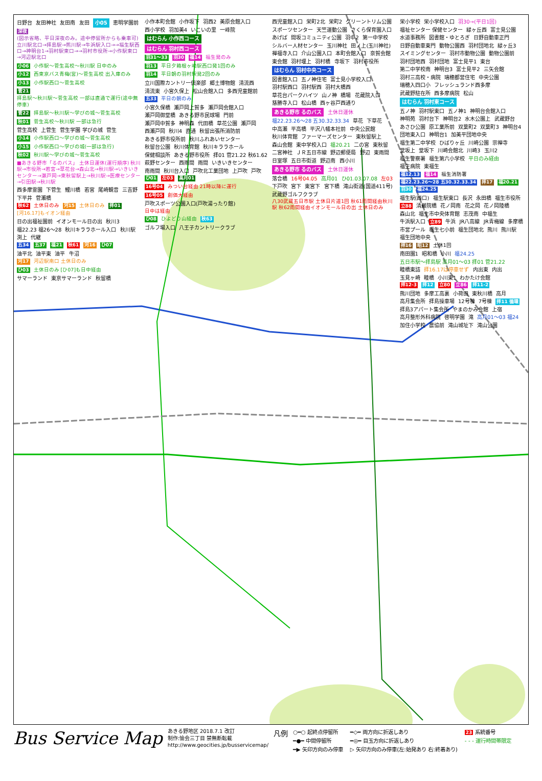日野台 友田神社 友田南 友田 小05 恵明学園前
深夜 (図示省略、平日深夜のみ。途中停留所からも乗車可)立川駅北口→拝島駅→熊川駅→牛浜駅入口→→福生駅西口→神明台1→羽村駅東口→→羽村市役所→小作駅東口→河辺駅北口
小06 小作駅～菅生高校～秋川駅 日中のみ
小12 西東京バス青梅(営)～菅生高校 出入庫のみ
小13 小作駅西口～菅生高校
菅21 拝島駅～秋川駅～菅生高校 一部は直通で運行(途中無停車)
菅22 拝島駅～秋川駅～学びの城～菅生高校
秋01 菅生高校～秋川駅 一部は急行
菅生高校 上菅生 菅生学園 学びの城 菅生
小14 小作駅西口～学びの城～菅生高校
小15 小作駅西口～学びの城(一部は急行)
秋02 秋川駅～学びの城～菅生高校
■あきる野市「るのバス」 土休日運休(運行順序) 秋川駅→市役所→若宮→草花台→森山北→秋川駅→いきいきセンター→瀬戸岡→東秋留駅上→秋川駅→医療センター→引田駅→秋川駅
西多摩霊園 下菅生 鯉川橋 若宮 尾崎観音 三吉野 下平井 菅瀬橋
秋62 土休日のみ 河15 土休日のみ 拝01 [河16.17]もイオン経由
日の出福祉園前 イオンモール日の出 秋川3 福22.23 福26～28 秋川キララホール入口 秋川駅 渕上 代継
五34 五37 福21 秋61 河16 ひ07
油平北 油平東 油平 牛沼
河17 河辺駅南口 土休日のみ
ひ03 土休日のみ [ひ07]も日中経由
サマーランド 東京サマーランド 秋留橋
小作本町会館 小作坂下 羽西2 美原会館入口 西小学校 羽加美4 いこいの里 一峰院
はむらん 小作西コース
はむらん 羽村西コース
羽31～33 羽30 福14 福生発のみ
羽13 平日夕箱根ヶ崎駅西口発1回のみ
羽14 平日朝の羽村駅発2回のみ
立川国際カントリー倶楽部 郷土博物館 清流西 清流東 小宮久保上 松山会館入口 多西児童館前
五33 平日の朝のみ
小宮久保橋 瀬戸岡上賀多 瀬戸岡会館入口 瀬戸岡御堂橋 あきる野市民球場 門前 瀬戸岡中賀多 神明森 代田橋 草花公園 瀬戸岡 西瀬戸岡 秋川4 直通 秋留出張所消防前 あきる野市役所前 秋川ふれあいセンター 秋留台公園 秋川体育館 秋川キララホール 保健相談所 あきる野市役所 拝01 菅21.22 秋61.62 萩野センター 西雨間 雨間 いきいきセンター 南雨間 秋川台入口 戸吹北工業団地 上戸吹 戸吹
ひ01 左03 高月01
16号04 みつい台経由 21時以降に運行
16号05 創価大経由
戸吹スポーツ公園入口(戸吹湯ったり館)
日中は経由
ひ08 ひよどり山経由 秋63
ゴルフ場入口 八王子カントリークラブ
西児童館入口 栄町2北 栄町2 グリーントリム公園 スポーツセンター 天竺運動公園 さくら保育園入口 あげば 間坂コミュニティ公園 羽中2 第一中学校 シルバー人材センター 玉川神社 田ノ上(玉川神社) 禅福寺入口 介山公園入口 本町会館入口 奈賀会館 東会館 羽村堰上 羽村橋 寺坂下 羽村市役所
はむらん 羽村中央コース
図書館入口 五ノ神住宅 富士見小学校入口 羽村駅西口 羽村駅西 羽村大橋西 草花台パークハイツ 山ノ神 橋場 花蔵院入口 慈勝寺入口 松山橋 西ヶ谷戸西通り
あきる野市 るのバス 土休日運休
福22.23.26～28 五30.32.33.34 草花 下草花 中高瀬 平高橋 平沢八幡本社前 中央公民館 秋川体育館 ファーマーズセンター 東秋留駅上 森山会館 東中学校入口 福20.21 二の宮 東秋留 二宮神社 ＪＲ五日市線 野辺郵便局 野辺 東雨間 日室塚 五日市街道 野辺南 西小川
あきる野市 るのバス 土休日運休
落合橋 16号04.05 高月01 ひ01.03.07.08 左03 下戸吹 宮下 東宮下 宮下橋 滝山街道(国道411号) 武蔵野ゴルフクラブ
八30武蔵五日市駅 土休日片道1回 秋61雨間経由秋川駅 秋62雨間経由イオンモール日の出 土休日のみ
栄小学校 栄小学校入口 羽30→(平日1回) 福祉センター 保健センター 緑ヶ丘西 富士見公園 水道事務所 図書館・ゆとろぎ 日野自動車正門 日野自動車東門 動物公園西 羽村団地北 緑ヶ丘3 スイミングセンター 羽村市動物公園 動物公園前 羽村団地西 羽村団地 富士見平1 東台 第二中学校南 神明台3 富士見平2 三矢会館 羽村三高校・病院 瑞穂都営住宅 中央公園 瑞穂入四口小 フレッシュランド西多摩 武蔵野駐在所 西多摩病院 松山
はむらん 羽村東コース
五ノ神 羽村駅東口 五ノ神1 神明台会館入口 神明苑 羽村台下 神明台2 水木公園上 武蔵野台 あさひ公園 原工業所前 双葉町2 双葉町3 神明台4 団地東入口 神明台1 加美平団地中央 福生第二中学校 ひばりヶ丘 川崎公園 宗禅寺 堂坂上 堂坂下 川崎会館北 川崎3 玉川2 福生警察署 福生第六小学校 平日のみ経由 福生病院 東福生
福12.13 福14 福生消防署
福22.23.26～28 五30.32.33.34 拝17 福20.21 羽30 福24.25
福生駅(西口) 福生駅東口 長沢 永田橋 福生市役所 立88 清巌院橋 花ノ岡南 花之岡 花ノ岡陸橋 森山北 福生市中央体育館 志茂南 中福生 牛浜駅入口 立89 牛浜 JR八高線 JR青梅線 多摩橋 市営プール 福生七小前 福生団地北 熊川 熊川駅 福生団地中央
拝16 昭12 土休1回
南田園1 昭和橋 小川 福24.25 五日市駅～拝島駅 高月01～03 拝01 菅21.22 睦橋東詰 拝16.17は停車せず 内出東 内出 玉見ヶ崎 睦橋 小川東1 わかたけ会館
拝12-3 拝12 立80 立86 拝11-2
熊川団地 多摩工高裏 小荷田 東秋川橋 高月 高月集会所 拝島操車場 12号棟 7号棟 拝11 循環 拝島3アパート集会所 やまのかみ会館 上宿 高月整形外科病院 啓明学園 滝 高月01～03 福24 加住小学校 農協前 滝山城址下 滝山公園
Bus Service Map
あきる野地区 2018.7.1 改訂
制作:愉会三丁目 禁無断転載
http://www.geocities.jp/busservicemap/
凡例
○━○ 起終点停留所 ━◇━ 両方向に折返しあり 23 系統番号 ━●━ 中間停留所 ━◎━ 目玉方向に折返しあり - - - 運行時間帯限定 ━▶ 矢印方向のみ停車 ▷ 矢印方向のみ停車(左:始発あり 右:終着あり)